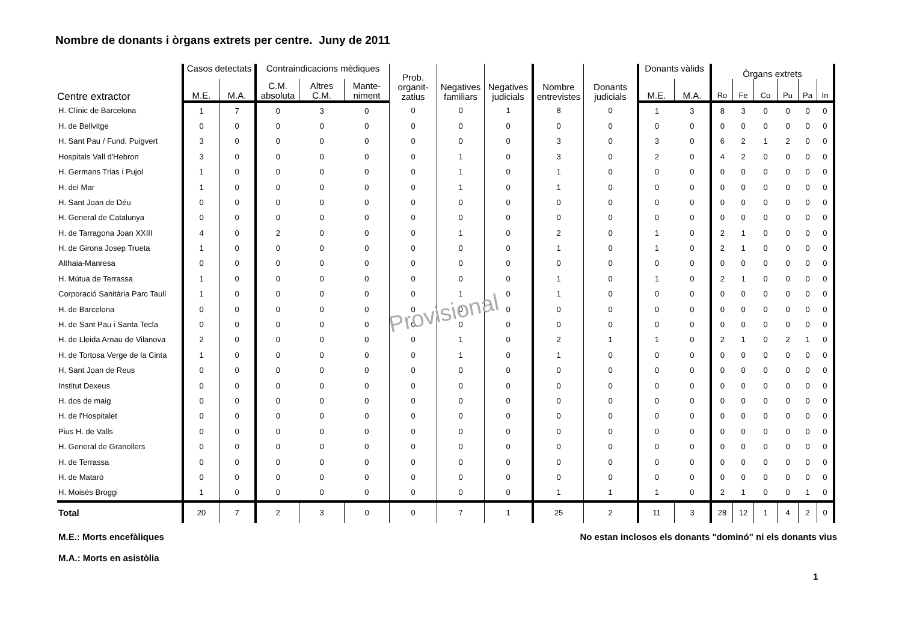Nombre de donants i òrgans extrets per centre. Juny de 2011
| Centre extractor | Casos detectats | | Contraindicacions mèdiques | | | Prob. organit- zatius | Negatives familiars | Negatives judicials | Nombre entrevistes | Donants judicials | Donants vàlids | | Òrgans extrets | | | | | |
| --- | --- | --- | --- | --- | --- | --- | --- | --- | --- | --- | --- | --- | --- | --- | --- | --- | --- | --- |
| | M.E. | M.A. | C.M. absoluta | Altres C.M. | Mante- niment | | | | | | M.E. | M.A. | Ro | Fe | Co | Pu | Pa | In |
| H. Clínic de Barcelona | 1 | 7 | 0 | 3 | 0 | 0 | 0 | 1 | 8 | 0 | 1 | 3 | 8 | 3 | 0 | 0 | 0 | 0 |
| H. de Bellvitge | 0 | 0 | 0 | 0 | 0 | 0 | 0 | 0 | 0 | 0 | 0 | 0 | 0 | 0 | 0 | 0 | 0 | 0 |
| H. Sant Pau / Fund. Puigvert | 3 | 0 | 0 | 0 | 0 | 0 | 0 | 0 | 3 | 0 | 3 | 0 | 6 | 2 | 1 | 2 | 0 | 0 |
| Hospitals Vall d'Hebron | 3 | 0 | 0 | 0 | 0 | 0 | 1 | 0 | 3 | 0 | 2 | 0 | 4 | 2 | 0 | 0 | 0 | 0 |
| H. Germans Trias i Pujol | 1 | 0 | 0 | 0 | 0 | 0 | 1 | 0 | 1 | 0 | 0 | 0 | 0 | 0 | 0 | 0 | 0 | 0 |
| H. del Mar | 1 | 0 | 0 | 0 | 0 | 0 | 1 | 0 | 1 | 0 | 0 | 0 | 0 | 0 | 0 | 0 | 0 | 0 |
| H. Sant Joan de Déu | 0 | 0 | 0 | 0 | 0 | 0 | 0 | 0 | 0 | 0 | 0 | 0 | 0 | 0 | 0 | 0 | 0 | 0 |
| H. General de Catalunya | 0 | 0 | 0 | 0 | 0 | 0 | 0 | 0 | 0 | 0 | 0 | 0 | 0 | 0 | 0 | 0 | 0 | 0 |
| H. de Tarragona Joan XXIII | 4 | 0 | 2 | 0 | 0 | 0 | 1 | 0 | 2 | 0 | 1 | 0 | 2 | 1 | 0 | 0 | 0 | 0 |
| H. de Girona Josep Trueta | 1 | 0 | 0 | 0 | 0 | 0 | 0 | 0 | 1 | 0 | 1 | 0 | 2 | 1 | 0 | 0 | 0 | 0 |
| Althaia-Manresa | 0 | 0 | 0 | 0 | 0 | 0 | 0 | 0 | 0 | 0 | 0 | 0 | 0 | 0 | 0 | 0 | 0 | 0 |
| H. Mútua de Terrassa | 1 | 0 | 0 | 0 | 0 | 0 | 0 | 0 | 1 | 0 | 1 | 0 | 2 | 1 | 0 | 0 | 0 | 0 |
| Corporació Sanitària Parc Taulí | 1 | 0 | 0 | 0 | 0 | 0 | 1 | 0 | 1 | 0 | 0 | 0 | 0 | 0 | 0 | 0 | 0 | 0 |
| H. de Barcelona | 0 | 0 | 0 | 0 | 0 | 0 | 0 | 0 | 0 | 0 | 0 | 0 | 0 | 0 | 0 | 0 | 0 | 0 |
| H. de Sant Pau i Santa Tecla | 0 | 0 | 0 | 0 | 0 | 0 | 0 | 0 | 0 | 0 | 0 | 0 | 0 | 0 | 0 | 0 | 0 | 0 |
| H. de Lleida Arnau de Vilanova | 2 | 0 | 0 | 0 | 0 | 0 | 1 | 0 | 2 | 1 | 1 | 0 | 2 | 1 | 0 | 2 | 1 | 0 |
| H. de Tortosa Verge de la Cinta | 1 | 0 | 0 | 0 | 0 | 0 | 1 | 0 | 1 | 0 | 0 | 0 | 0 | 0 | 0 | 0 | 0 | 0 |
| H. Sant Joan de Reus | 0 | 0 | 0 | 0 | 0 | 0 | 0 | 0 | 0 | 0 | 0 | 0 | 0 | 0 | 0 | 0 | 0 | 0 |
| Institut Dexeus | 0 | 0 | 0 | 0 | 0 | 0 | 0 | 0 | 0 | 0 | 0 | 0 | 0 | 0 | 0 | 0 | 0 | 0 |
| H. dos de maig | 0 | 0 | 0 | 0 | 0 | 0 | 0 | 0 | 0 | 0 | 0 | 0 | 0 | 0 | 0 | 0 | 0 | 0 |
| H. de l'Hospitalet | 0 | 0 | 0 | 0 | 0 | 0 | 0 | 0 | 0 | 0 | 0 | 0 | 0 | 0 | 0 | 0 | 0 | 0 |
| Pius H. de Valls | 0 | 0 | 0 | 0 | 0 | 0 | 0 | 0 | 0 | 0 | 0 | 0 | 0 | 0 | 0 | 0 | 0 | 0 |
| H. General de Granollers | 0 | 0 | 0 | 0 | 0 | 0 | 0 | 0 | 0 | 0 | 0 | 0 | 0 | 0 | 0 | 0 | 0 | 0 |
| H. de Terrassa | 0 | 0 | 0 | 0 | 0 | 0 | 0 | 0 | 0 | 0 | 0 | 0 | 0 | 0 | 0 | 0 | 0 | 0 |
| H. de Mataró | 0 | 0 | 0 | 0 | 0 | 0 | 0 | 0 | 0 | 0 | 0 | 0 | 0 | 0 | 0 | 0 | 0 | 0 |
| H. Moisès Broggi | 1 | 0 | 0 | 0 | 0 | 0 | 0 | 0 | 1 | 1 | 1 | 0 | 2 | 1 | 0 | 0 | 1 | 0 |
| Total | 20 | 7 | 2 | 3 | 0 | 0 | 7 | 1 | 25 | 2 | 11 | 3 | 28 | 12 | 1 | 4 | 2 | 0 |
Provisional
M.E.: Morts encefàliques No estan inclosos els donants "dominó" ni els donants vius
M.A.: Morts en asistòlia
1